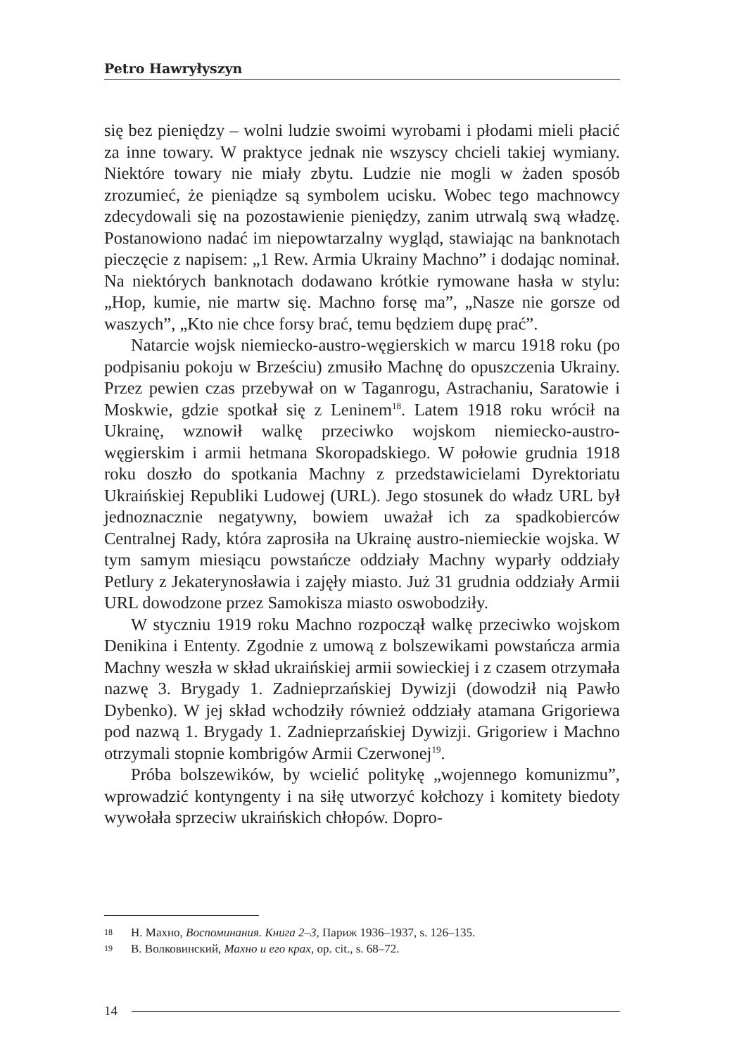Petro Hawryłyszyn
się bez pieniędzy – wolni ludzie swoimi wyrobami i płodami mieli płacić za inne towary. W praktyce jednak nie wszyscy chcieli takiej wymiany. Niektóre towary nie miały zbytu. Ludzie nie mogli w żaden sposób zrozumieć, że pieniądze są symbolem ucisku. Wobec tego machnowcy zdecydowali się na pozostawienie pieniędzy, zanim utrwalą swą władzę. Postanowiono nadać im niepowtarzalny wygląd, stawiając na banknotach pieczęcie z napisem: „1 Rew. Armia Ukrainy Machno” i dodając nominał. Na niektórych banknotach dodawano krótkie rymowane hasła w stylu: „Hop, kumie, nie martw się. Machno forsę ma”, „Nasze nie gorsze od waszych”, „Kto nie chce forsy brać, temu będziem dupę prać”.
Natarcie wojsk niemiecko-austro-węgierskich w marcu 1918 roku (po podpisaniu pokoju w Brześciu) zmusiło Machnę do opuszczenia Ukrainy. Przez pewien czas przebywał on w Taganrogu, Astrachaniu, Saratowie i Moskwie, gdzie spotkał się z Leninem<sup>18</sup>. Latem 1918 roku wrócił na Ukrainę, wznowił walkę przeciwko wojskom niemiecko-austro-węgierskim i armii hetmana Skoropadskiego. W połowie grudnia 1918 roku doszło do spotkania Machny z przedstawicielami Dyrektoriatu Ukraińskiej Republiki Ludowej (URL). Jego stosunek do władz URL był jednoznacznie negatywny, bowiem uważał ich za spadkobierców Centralnej Rady, która zaprosiła na Ukrainę austro-niemieckie wojska. W tym samym miesiącu powstańcze oddziały Machny wyparły oddziały Petlury z Jekaterynosławia i zajęły miasto. Już 31 grudnia oddziały Armii URL dowodzone przez Samokisza miasto oswobodziły.
W styczniu 1919 roku Machno rozpoczął walkę przeciwko wojskom Denikina i Ententy. Zgodnie z umową z bolszewikami powstańcza armia Machny weszła w skład ukraińskiej armii sowieckiej i z czasem otrzymała nazwę 3. Brygady 1. Zadnieprzańskiej Dywizji (dowodził nią Pawło Dybenko). W jej skład wchodziły również oddziały atamana Grigoriewa pod nazwą 1. Brygady 1. Zadnieprzańskiej Dywizji. Grigoriew i Machno otrzymali stopnie kombrigów Armii Czerwonej<sup>19</sup>.
Próba bolszewików, by wcielić politykę „wojennego komunizmu”, wprowadzić kontyngenty i na siłę utworzyć kołchozy i komitety biedoty wywołała sprzeciw ukraińskich chłopów. Dopro-
18 Н. Махно, Воспоминания. Книга 2–3, Париж 1936–1937, s. 126–135.
19 В. Волковинский, Махно и его крах, op. cit., s. 68–72.
14